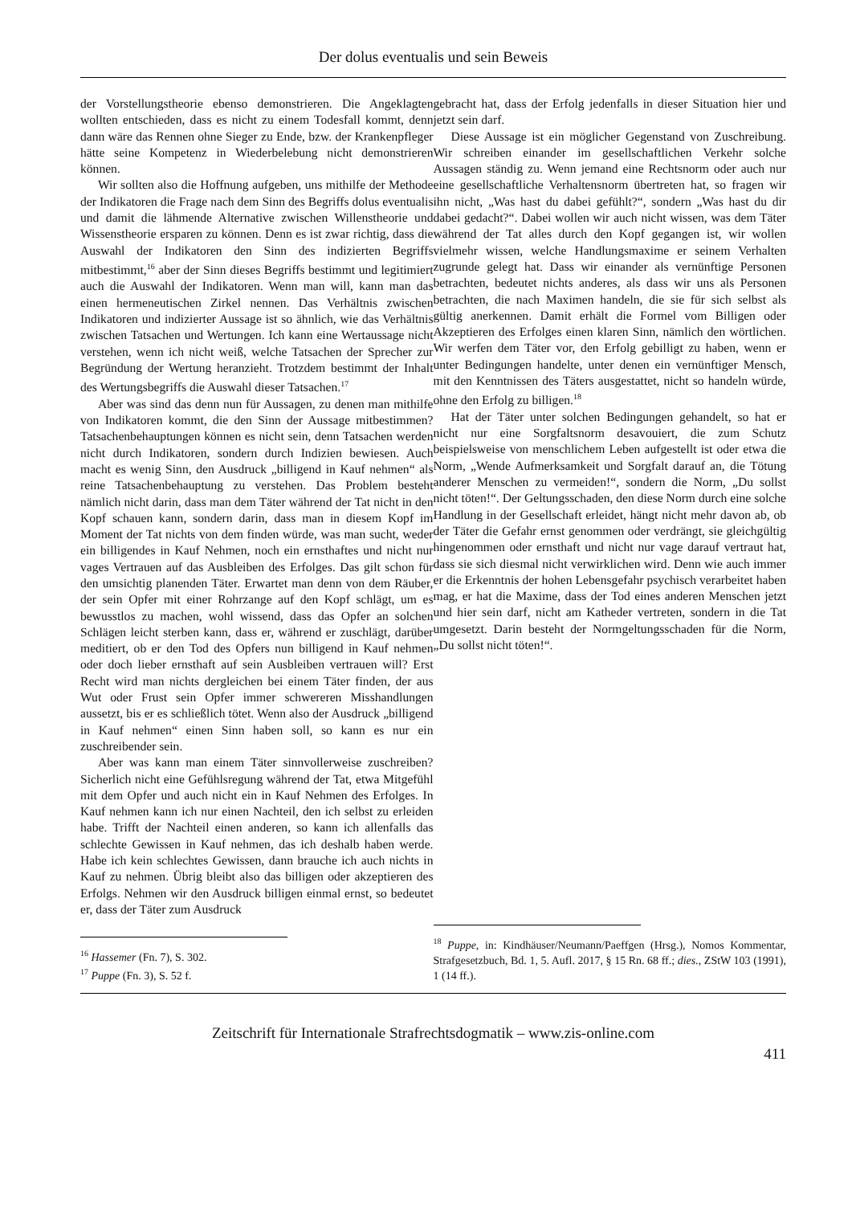Der dolus eventualis und sein Beweis
der Vorstellungstheorie ebenso demonstrieren. Die Angeklagten wollten entschieden, dass es nicht zu einem Todesfall kommt, denn dann wäre das Rennen ohne Sieger zu Ende, bzw. der Krankenpfleger hätte seine Kompetenz in Wiederbelebung nicht demonstrieren können.
Wir sollten also die Hoffnung aufgeben, uns mithilfe der Methode der Indikatoren die Frage nach dem Sinn des Begriffs dolus eventualis und damit die lähmende Alternative zwischen Willenstheorie und Wissenstheorie ersparen zu können. Denn es ist zwar richtig, dass die Auswahl der Indikatoren den Sinn des indizierten Begriffs mitbestimmt,<sup>16</sup> aber der Sinn dieses Begriffs bestimmt und legitimiert auch die Auswahl der Indikatoren. Wenn man will, kann man das einen hermeneutischen Zirkel nennen. Das Verhältnis zwischen Indikatoren und indizierter Aussage ist so ähnlich, wie das Verhältnis zwischen Tatsachen und Wertungen. Ich kann eine Wertaussage nicht verstehen, wenn ich nicht weiß, welche Tatsachen der Sprecher zur Begründung der Wertung heranzieht. Trotzdem bestimmt der Inhalt des Wertungsbegriffs die Auswahl dieser Tatsachen.<sup>17</sup>
Aber was sind das denn nun für Aussagen, zu denen man mithilfe von Indikatoren kommt, die den Sinn der Aussage mitbestimmen? Tatsachenbehauptungen können es nicht sein, denn Tatsachen werden nicht durch Indikatoren, sondern durch Indizien bewiesen. Auch macht es wenig Sinn, den Ausdruck „billigend in Kauf nehmen“ als reine Tatsachenbehauptung zu verstehen. Das Problem besteht nämlich nicht darin, dass man dem Täter während der Tat nicht in den Kopf schauen kann, sondern darin, dass man in diesem Kopf im Moment der Tat nichts von dem finden würde, was man sucht, weder ein billigendes in Kauf Nehmen, noch ein ernsthaftes und nicht nur vages Vertrauen auf das Ausbleiben des Erfolges. Das gilt schon für den umsichtig planenden Täter. Erwartet man denn von dem Räuber, der sein Opfer mit einer Rohrzange auf den Kopf schlägt, um es bewusstlos zu machen, wohl wissend, dass das Opfer an solchen Schlägen leicht sterben kann, dass er, während er zuschlägt, darüber meditiert, ob er den Tod des Opfers nun billigend in Kauf nehmen oder doch lieber ernsthaft auf sein Ausbleiben vertrauen will? Erst Recht wird man nichts dergleichen bei einem Täter finden, der aus Wut oder Frust sein Opfer immer schwereren Misshandlungen aussetzt, bis er es schließlich tötet. Wenn also der Ausdruck „billigend in Kauf nehmen“ einen Sinn haben soll, so kann es nur ein zuschreibender sein.
Aber was kann man einem Täter sinnvollerweise zuschreiben? Sicherlich nicht eine Gefühlsregung während der Tat, etwa Mitgefühl mit dem Opfer und auch nicht ein in Kauf Nehmen des Erfolges. In Kauf nehmen kann ich nur einen Nachteil, den ich selbst zu erleiden habe. Trifft der Nachteil einen anderen, so kann ich allenfalls das schlechte Gewissen in Kauf nehmen, das ich deshalb haben werde. Habe ich kein schlechtes Gewissen, dann brauche ich auch nichts in Kauf zu nehmen. Übrig bleibt also das billigen oder akzeptieren des Erfolgs. Nehmen wir den Ausdruck billigen einmal ernst, so bedeutet er, dass der Täter zum Ausdruck
<sup>16</sup> Hassemer (Fn. 7), S. 302.
<sup>17</sup> Puppe (Fn. 3), S. 52 f.
gebracht hat, dass der Erfolg jedenfalls in dieser Situation hier und jetzt sein darf.
Diese Aussage ist ein möglicher Gegenstand von Zuschreibung. Wir schreiben einander im gesellschaftlichen Verkehr solche Aussagen ständig zu. Wenn jemand eine Rechtsnorm oder auch nur eine gesellschaftliche Verhaltensnorm übertreten hat, so fragen wir ihn nicht, „Was hast du dabei gefühlt?“, sondern „Was hast du dir dabei gedacht?“. Dabei wollen wir auch nicht wissen, was dem Täter während der Tat alles durch den Kopf gegangen ist, wir wollen vielmehr wissen, welche Handlungsmaxime er seinem Verhalten zugrunde gelegt hat. Dass wir einander als vernünftige Personen betrachten, bedeutet nichts anderes, als dass wir uns als Personen betrachten, die nach Maximen handeln, die sie für sich selbst als gültig anerkennen. Damit erhält die Formel vom Billigen oder Akzeptieren des Erfolges einen klaren Sinn, nämlich den wörtlichen. Wir werfen dem Täter vor, den Erfolg gebilligt zu haben, wenn er unter Bedingungen handelte, unter denen ein vernünftiger Mensch, mit den Kenntnissen des Täters ausgestattet, nicht so handeln würde, ohne den Erfolg zu billigen.<sup>18</sup>
Hat der Täter unter solchen Bedingungen gehandelt, so hat er nicht nur eine Sorgfaltsnorm desavouiert, die zum Schutz beispielsweise von menschlichem Leben aufgestellt ist oder etwa die Norm, „Wende Aufmerksamkeit und Sorgfalt darauf an, die Tötung anderer Menschen zu vermeiden!“, sondern die Norm, „Du sollst nicht töten!“. Der Geltungsschaden, den diese Norm durch eine solche Handlung in der Gesellschaft erleidet, hängt nicht mehr davon ab, ob der Täter die Gefahr ernst genommen oder verdrängt, sie gleichgültig hingenommen oder ernsthaft und nicht nur vage darauf vertraut hat, dass sie sich diesmal nicht verwirklichen wird. Denn wie auch immer er die Erkenntnis der hohen Lebensgefahr psychisch verarbeitet haben mag, er hat die Maxime, dass der Tod eines anderen Menschen jetzt und hier sein darf, nicht am Katheder vertreten, sondern in die Tat umgesetzt. Darin besteht der Normgeltungsschaden für die Norm, „Du sollst nicht töten!“.
<sup>18</sup> Puppe, in: Kindhäuser/Neumann/Paeffgen (Hrsg.), Nomos Kommentar, Strafgesetzbuch, Bd. 1, 5. Aufl. 2017, § 15 Rn. 68 ff.; dies., ZStW 103 (1991), 1 (14 ff.).
Zeitschrift für Internationale Strafrechtsdogmatik – www.zis-online.com
411